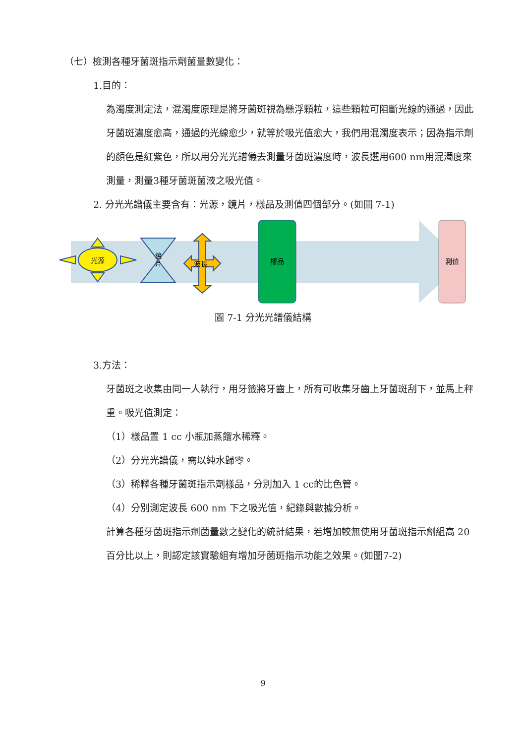（七）檢測各種牙菌斑指示劑菌量數變化：
1.目的：
為濁度測定法，混濁度原理是將牙菌斑視為懸浮顆粒，這些顆粒可阻斷光線的通過，因此牙菌斑濃度愈高，通過的光線愈少，就等於吸光值愈大，我們用混濁度表示；因為指示劑的顏色是紅紫色，所以用分光光譜儀去測量牙菌斑濃度時，波長選用600 nm用混濁度來測量，測量3種牙菌斑菌液之吸光值。
2. 分光光譜儀主要含有：光源，鏡片，樣品及測值四個部分。(如圖 7-1)
光源
鏡
片
波長
樣品
測值
圖 7-1 分光光譜儀結構
3.方法：
牙菌斑之收集由同一人執行，用牙籤將牙齒上，所有可收集牙齒上牙菌斑刮下，並馬上秤重。吸光值測定：
（1）樣品置 1 cc 小瓶加蒸餾水稀釋。
（2）分光光譜儀，需以純水歸零。
（3）稀釋各種牙菌斑指示劑樣品，分別加入 1 cc的比色管。
（4）分別測定波長 600 nm 下之吸光值，紀錄與數據分析。
計算各種牙菌斑指示劑菌量數之變化的統計結果，若增加較無使用牙菌斑指示劑組高 20 百分比以上，則認定該實驗組有增加牙菌斑指示功能之效果。(如圖7-2)
9